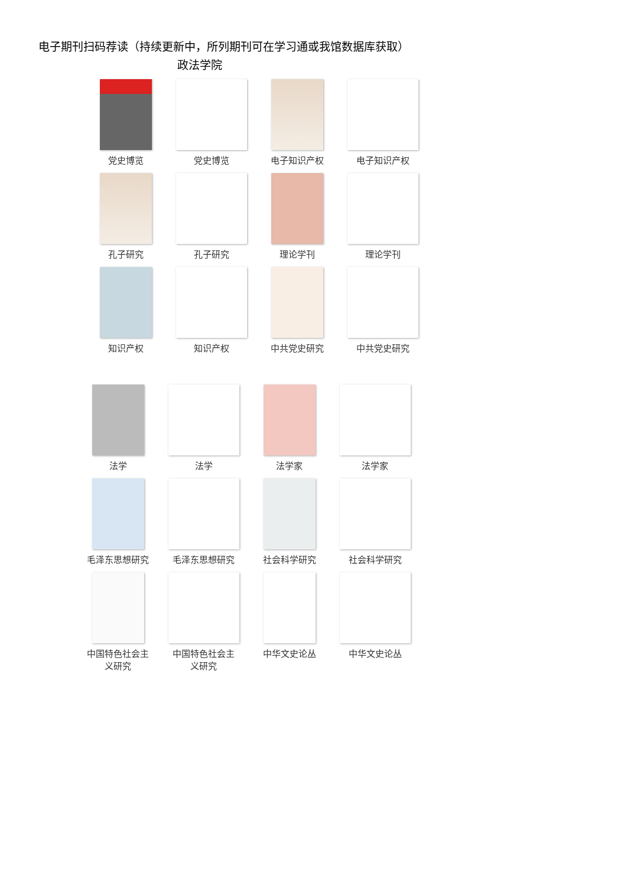电子期刊扫码荐读（持续更新中，所列期刊可在学习通或我馆数据库获取）
政法学院
党史博览
党史博览
电子知识产权
电子知识产权
孔子研究
孔子研究
理论学刊
理论学刊
知识产权
知识产权
中共党史研究
中共党史研究
法学
法学
法学家
法学家
毛泽东思想研究
毛泽东思想研究
社会科学研究
社会科学研究
中国特色社会主
义研究
中国特色社会主
义研究
中华文史论丛
中华文史论丛